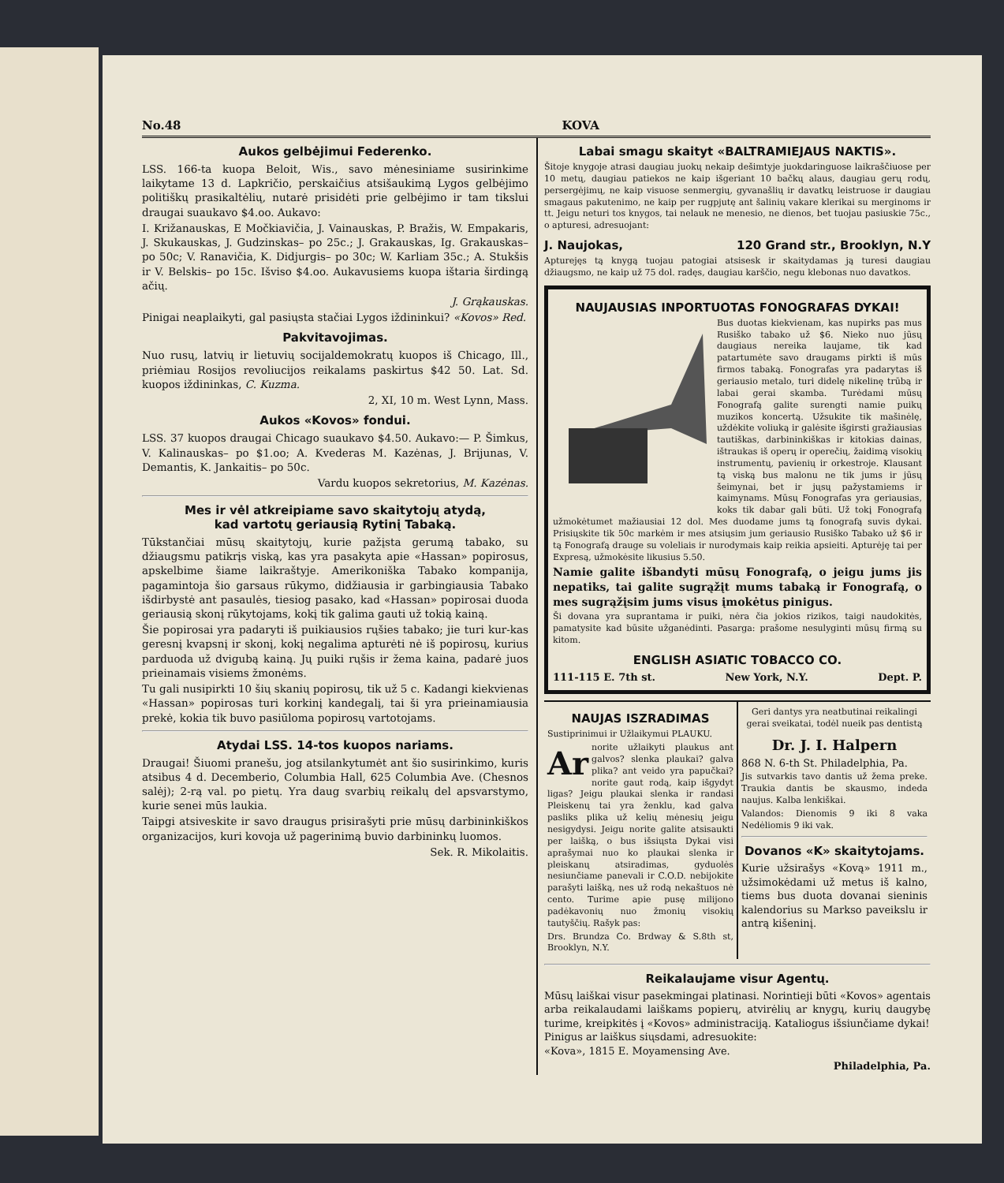No.48 KOVA
Aukos gelbėjimui Federenko.
LSS. 166-ta kuopa Beloit, Wis., savo mėnesiniame susirinkime laikytame 13 d. Lapkričio, perskaičius atsišaukimą Lygos gelbėjimo politiškų prasikaltėlių, nutarė prisidėti prie gelbėjimo ir tam tikslui draugai suaukavo $4.oo. Aukavo:
I. Križanauskas, E Močkiavičia, J. Vainauskas, P. Bražis, W. Empakaris, J. Skukauskas, J. Gudzinskas– po 25c.; J. Grakauskas, Ig. Grakauskas– po 50c; V. Ranavičia, K. Didjurgis– po 30c; W. Karliam 35c.; A. Stukšis ir V. Belskis– po 15c. Išviso $4.oo. Aukavusiems kuopa ištaria širdingą ačių.
J. Grąkauskas.
Pinigai neaplaikyti, gal pasiųsta stačiai Lygos iždininkui? «Kovos» Red.
Pakvitavojimas.
Nuo rusų, latvių ir lietuvių socijaldemokratų kuopos iš Chicago, Ill., priėmiau Rosijos revoliucijos reikalams paskirtus $42 50. Lat. Sd. kuopos iždininkas, C. Kuzma.
2, XI, 10 m. West Lynn, Mass.
Aukos «Kovos» fondui.
LSS. 37 kuopos draugai Chicago suaukavo $4.50. Aukavo:— P. Šimkus, V. Kalinauskas– po $1.oo; A. Kvederas M. Kazėnas, J. Brijunas, V. Demantis, K. Jankaitis– po 50c.
Vardu kuopos sekretorius, M. Kazėnas.
Mes ir vėl atkreipiame savo skaitytojų atydą,
kad vartotų geriausią Rytinį Tabaką.
Tūkstančiai mūsų skaitytojų, kurie pažįsta gerumą tabako, su džiaugsmu patikrįs viską, kas yra pasakyta apie «Hassan» popirosus, apskelbime šiame laikraštyje. Amerikoniška Tabako kompanija, pagamintoja šio garsaus rūkymo, didžiausia ir garbingiausia Tabako išdirbystė ant pasaulės, tiesiog pasako, kad «Hassan» popirosai duoda geriausią skonį rūkytojams, kokį tik galima gauti už tokią kainą.
Šie popirosai yra padaryti iš puikiausios rųšies tabako; jie turi kur-kas geresnį kvapsnį ir skonį, kokį negalima apturėti nė iš popirosų, kurius parduoda už dvigubą kainą. Jų puiki rųšis ir žema kaina, padarė juos prieinamais visiems žmonėms.
Tu gali nusipirkti 10 šių skanių popirosų, tik už 5 c. Kadangi kiekvienas «Hassan» popirosas turi korkinį kandegalį, tai ši yra prieinamiausia prekė, kokia tik buvo pasiūloma popirosų vartotojams.
Atydai LSS. 14-tos kuopos nariams.
Draugai! Šiuomi pranešu, jog atsilankytumėt ant šio susirinkimo, kuris atsibus 4 d. Decemberio, Columbia Hall, 625 Columbia Ave. (Chesnos salėj); 2-rą val. po pietų. Yra daug svarbių reikalų del apsvarstymo, kurie senei mūs laukia.
Taipgi atsiveskite ir savo draugus prisirašyti prie mūsų darbininkiškos organizacijos, kuri kovoja už pagerinimą buvio darbininkų luomos.
Sek. R. Mikolaitis.
Labai smagu skaityt «BALTRAMIEJAUS NAKTIS».
Šitoje knygoje atrasi daugiau juokų nekaip dešimtyje juokdaringuose laikraščiuose per 10 metų, daugiau patiekos ne kaip išgeriant 10 bačkų alaus, daugiau gerų rodų, persergėjimų, ne kaip visuose senmergių, gyvanašlių ir davatkų leistruose ir daugiau smagaus pakutenimo, ne kaip per rugpjutę ant šalinių vakare klerikai su merginoms ir tt. Jeigu neturi tos knygos, tai nelauk ne menesio, ne dienos, bet tuojau pasiuskie 75c., o apturesi, adresuojant:
J. Naujokas, 120 Grand str., Brooklyn, N.Y
Apturejęs tą knygą tuojau patogiai atsisesk ir skaitydamas ją turesi daugiau džiaugsmo, ne kaip už 75 dol. radęs, daugiau karščio, negu klebonas nuo davatkos.
NAUJAUSIAS INPORTUOTAS FONOGRAFAS DYKAI!
Bus duotas kiekvienam, kas nupirks pas mus Rusiško tabako už $6. Nieko nuo jūsų daugiaus nereika laujame, tik kad patartumėte savo draugams pirkti iš mūs firmos tabaką. Fonografas yra padarytas iš geriausio metalo, turi didelę nikelinę trūbą ir labai gerai skamba. Turėdami mūsų Fonografą galite surengti namie puikų muzikos koncertą. Užsukite tik mašinėlę, uždėkite voliuką ir galėsite išgirsti gražiausias tautiškas, darbininkiškas ir kitokias dainas, ištraukas iš operų ir operečių, žaidimą visokių instrumentų, pavienių ir orkestroje. Klausant tą viską bus malonu ne tik jums ir jūsų šeimynai, bet ir jųsų pažystamiems ir kaimynams. Mūsų Fonografas yra geriausias, koks tik dabar gali būti. Už tokį Fonografą užmokėtumet mažiausiai 12 dol. Mes duodame jums tą fonografą suvis dykai. Prisiųskite tik 50c markėm ir mes atsiųsim jum geriausio Rusiško Tabako už $6 ir tą Fonografą drauge su voleliais ir nurodymais kaip reikia apsieiti. Apturėję tai per Expresą, užmokėsite likusius 5.50.
Namie galite išbandyti mūsų Fonografą, o jeigu jums jis nepatiks, tai galite sugrąžįt mums tabaką ir Fonografą, o mes sugrąžįsim jums visus įmokėtus pinigus.
Ši dovana yra suprantama ir puiki, nėra čia jokios rizikos, taigi naudokitės, pamatysite kad būsite užganėdinti. Pasarga: prašome nesulyginti mūsų firmą su kitom.
ENGLISH ASIATIC TOBACCO CO.
111-115 E. 7th st. New York, N.Y. Dept. P.
NAUJAS ISZRADIMAS
Sustiprinimui ir Užlaikymui PLAUKU.
Ar norite užlaikyti plaukus ant galvos? slenka plaukai? galva plika? ant veido yra papučkai? norite gaut rodą, kaip išgydyt ligas? Jeigu plaukai slenka ir randasi Pleiskenų tai yra ženklu, kad galva pasliks plika už kelių mėnesių jeigu nesigydysi. Jeigu norite galite atsisaukti per laišką, o bus išsiųsta Dykai visi aprašymai nuo ko plaukai slenka ir pleiskanų atsiradimas, gyduolės nesiunčiame panevali ir C.O.D. nebijokite parašyti laišką, nes už rodą nekaštuos nė cento. Turime apie pusę milijono padėkavonių nuo žmonių visokių tautyščių. Rašyk pas:
Drs. Brundza Co. Brdway & S.8th st, Brooklyn, N.Y.
Geri dantys yra neatbutinai reikalingi gerai sveikatai, todėl nueik pas dentistą
Dr. J. I. Halpern
868 N. 6-th St. Philadelphia, Pa.
Jis sutvarkis tavo dantis už žema preke. Traukia dantis be skausmo, indeda naujus. Kalba lenkiškai.
Valandos: Dienomis 9 iki 8 vaka Nedėliomis 9 iki vak.
Dovanos «K» skaitytojams.
Kurie užsirašys «Kovą» 1911 m., užsimokėdami už metus iš kalno, tiems bus duota dovanai sieninis kalendorius su Markso paveikslu ir antrą kišeninį.
Reikalaujame visur Agentų.
Mūsų laiškai visur pasekmingai platinasi. Norintieji būti «Kovos» agentais arba reikalaudami laiškams popierų, atvirėlių ar knygų, kurių daugybę turime, kreipkitės į «Kovos» administraciją. Kataliogus išsiunčiame dykai!
Pinigus ar laiškus siųsdami, adresuokite:
«Kova», 1815 E. Moyamensing Ave.
Philadelphia, Pa.